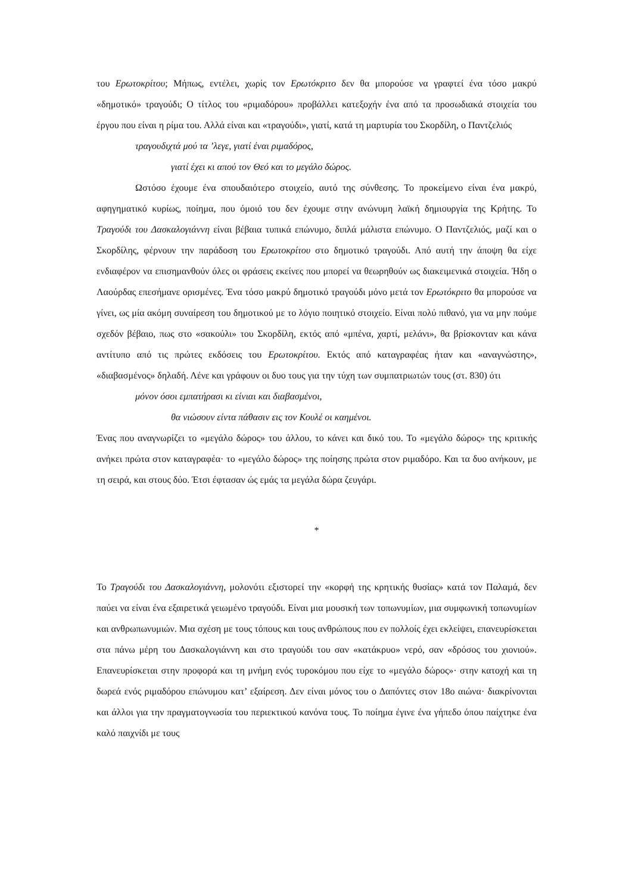του Ερωτοκρίτου; Μήπως, εντέλει, χωρίς τον Ερωτόκριτο δεν θα μπορούσε να γραφτεί ένα τόσο μακρύ «δημοτικό» τραγούδι; Ο τίτλος του «ριμαδόρου» προβάλλει κατεξοχήν ένα από τα προσωδιακά στοιχεία του έργου που είναι η ρίμα του. Αλλά είναι και «τραγούδι», γιατί, κατά τη μαρτυρία του Σκορδίλη, ο Παντζελιός
τραγουδιχτά μού τα ’λεγε, γιατί έναι ριμαδόρος,
γιατί έχει κι απού τον Θεό και το μεγάλο δώρος.
Ωστόσο έχουμε ένα σπουδαιότερο στοιχείο, αυτό της σύνθεσης. Το προκείμενο είναι ένα μακρύ, αφηγηματικό κυρίως, ποίημα, που όμοιό του δεν έχουμε στην ανώνυμη λαϊκή δημιουργία της Κρήτης. Το Τραγούδι του Δασκαλογιάννη είναι βέβαια τυπικά επώνυμο, διπλά μάλιστα επώνυμο. Ο Παντζελιός, μαζί και ο Σκορδίλης, φέρνουν την παράδοση του Ερωτοκρίτου στο δημοτικό τραγούδι. Από αυτή την άποψη θα είχε ενδιαφέρον να επισημανθούν όλες οι φράσεις εκείνες που μπορεί να θεωρηθούν ως διακειμενικά στοιχεία. Ήδη ο Λαούρδας επεσήμανε ορισμένες. Ένα τόσο μακρύ δημοτικό τραγούδι μόνο μετά τον Ερωτόκριτο θα μπορούσε να γίνει, ως μία ακόμη συναίρεση του δημοτικού με το λόγιο ποιητικό στοιχείο. Είναι πολύ πιθανό, για να μην πούμε σχεδόν βέβαιο, πως στο «σακούλι» του Σκορδίλη, εκτός από «μπένα, χαρτί, μελάνι», θα βρίσκονταν και κάνα αντίτυπο από τις πρώτες εκδόσεις του Ερωτοκρίτου. Εκτός από καταγραφέας ήταν και «αναγνώστης», «διαβασμένος» δηλαδή. Λένε και γράφουν οι δυο τους για την τύχη των συμπατριωτών τους (στ. 830) ότι
μόνον όσοι εμπατήρασι κι είνιαι και διαβασμένοι,
θα νιώσουν είντα πάθασιν εις τον Κουλέ οι καημένοι.
Ένας που αναγνωρίζει το «μεγάλο δώρος» του άλλου, το κάνει και δικό του. Το «μεγάλο δώρος» της κριτικής ανήκει πρώτα στον καταγραφέα· το «μεγάλο δώρος» της ποίησης πρώτα στον ριμαδόρο. Και τα δυο ανήκουν, με τη σειρά, και στους δύο. Έτσι έφτασαν ώς εμάς τα μεγάλα δώρα ζευγάρι.
*
Το Τραγούδι του Δασκαλογιάννη, μολονότι εξιστορεί την «κορφή της κρητικής θυσίας» κατά τον Παλαμά, δεν παύει να είναι ένα εξαιρετικά γειωμένο τραγούδι. Είναι μια μουσική των τοπωνυμίων, μια συμφωνική τοπωνυμίων και ανθρωπωνυμιών. Μια σχέση με τους τόπους και τους ανθρώπους που εν πολλοίς έχει εκλείψει, επανευρίσκεται στα πάνω μέρη του Δασκαλογιάννη και στο τραγούδι του σαν «κατάκρυο» νερό, σαν «δρόσος του χιονιού». Επανευρίσκεται στην προφορά και τη μνήμη ενός τυροκόμου που είχε το «μεγάλο δώρος»· στην κατοχή και τη δωρεά ενός ριμαδόρου επώνυμου κατ’ εξαίρεση. Δεν είναι μόνος του ο Δαπόντες στον 18ο αιώνα· διακρίνονται και άλλοι για την πραγματογνωσία του περιεκτικού κανόνα τους. Το ποίημα έγινε ένα γήπεδο όπου παίχτηκε ένα καλό παιχνίδι με τους